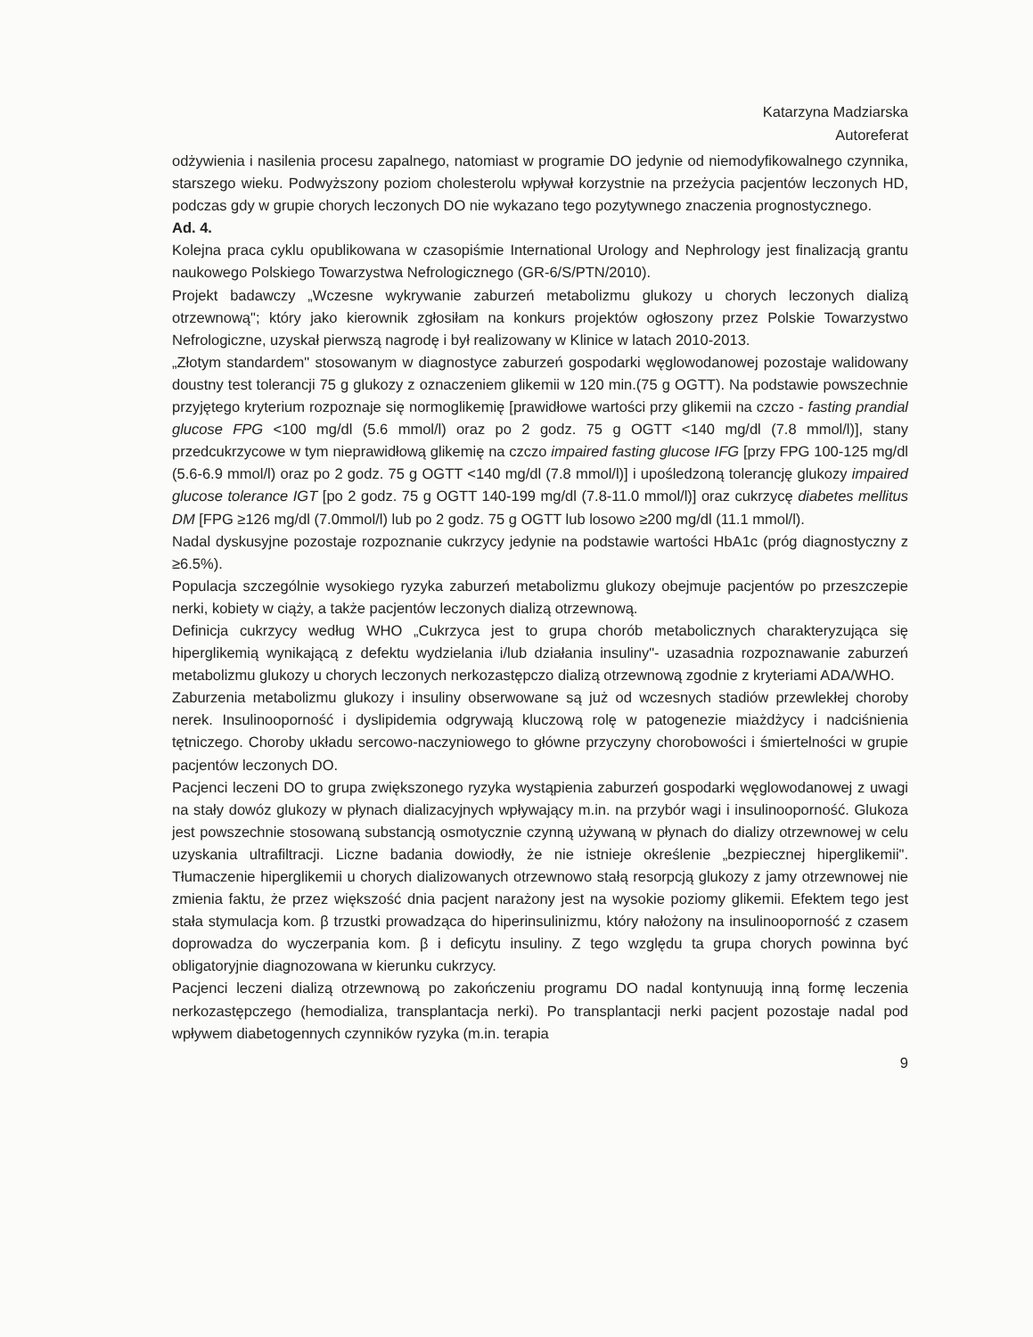Katarzyna Madziarska
Autoreferat
odżywienia i nasilenia procesu zapalnego, natomiast w programie DO jedynie od niemodyfikowalnego czynnika, starszego wieku. Podwyższony poziom cholesterolu wpływał korzystnie na przeżycia pacjentów leczonych HD, podczas gdy w grupie chorych leczonych DO nie wykazano tego pozytywnego znaczenia prognostycznego.
Ad. 4.
Kolejna praca cyklu opublikowana w czasopiśmie International Urology and Nephrology jest finalizacją grantu naukowego Polskiego Towarzystwa Nefrologicznego (GR-6/S/PTN/2010).
Projekt badawczy „Wczesne wykrywanie zaburzeń metabolizmu glukozy u chorych leczonych dializą otrzewnową"; który jako kierownik zgłosiłam na konkurs projektów ogłoszony przez Polskie Towarzystwo Nefrologiczne, uzyskał pierwszą nagrodę i był realizowany w Klinice w latach 2010-2013.
„Złotym standardem" stosowanym w diagnostyce zaburzeń gospodarki węglowodanowej pozostaje walidowany doustny test tolerancji 75 g glukozy z oznaczeniem glikemii w 120 min.(75 g OGTT). Na podstawie powszechnie przyjętego kryterium rozpoznaje się normoglikemię [prawidłowe wartości przy glikemii na czczo - fasting prandial glucose FPG <100 mg/dl (5.6 mmol/l) oraz po 2 godz. 75 g OGTT <140 mg/dl (7.8 mmol/l)], stany przedcukrzycowe w tym nieprawidłową glikemię na czczo impaired fasting glucose IFG [przy FPG 100-125 mg/dl (5.6-6.9 mmol/l) oraz po 2 godz. 75 g OGTT <140 mg/dl (7.8 mmol/l)] i upośledzoną tolerancję glukozy impaired glucose tolerance IGT [po 2 godz. 75 g OGTT 140-199 mg/dl (7.8-11.0 mmol/l)] oraz cukrzycę diabetes mellitus DM [FPG ≥126 mg/dl (7.0mmol/l) lub po 2 godz. 75 g OGTT lub losowo ≥200 mg/dl (11.1 mmol/l).
Nadal dyskusyjne pozostaje rozpoznanie cukrzycy jedynie na podstawie wartości HbA1c (próg diagnostyczny z ≥6.5%).
Populacja szczególnie wysokiego ryzyka zaburzeń metabolizmu glukozy obejmuje pacjentów po przeszczepie nerki, kobiety w ciąży, a także pacjentów leczonych dializą otrzewnową.
Definicja cukrzycy według WHO „Cukrzyca jest to grupa chorób metabolicznych charakteryzująca się hiperglikemią wynikającą z defektu wydzielania i/lub działania insuliny"- uzasadnia rozpoznawanie zaburzeń metabolizmu glukozy u chorych leczonych nerkozastępczo dializą otrzewnową zgodnie z kryteriami ADA/WHO.
Zaburzenia metabolizmu glukozy i insuliny obserwowane są już od wczesnych stadiów przewlekłej choroby nerek. Insulinooporność i dyslipidemia odgrywają kluczową rolę w patogenezie miażdżycy i nadciśnienia tętniczego. Choroby układu sercowo-naczyniowego to główne przyczyny chorobowości i śmiertelności w grupie pacjentów leczonych DO.
Pacjenci leczeni DO to grupa zwiększonego ryzyka wystąpienia zaburzeń gospodarki węglowodanowej z uwagi na stały dowóz glukozy w płynach dializacyjnych wpływający m.in. na przybór wagi i insulinooporność. Glukoza jest powszechnie stosowaną substancją osmotycznie czynną używaną w płynach do dializy otrzewnowej w celu uzyskania ultrafiltracji. Liczne badania dowiodły, że nie istnieje określenie „bezpiecznej hiperglikemii". Tłumaczenie hiperglikemii u chorych dializowanych otrzewnowo stałą resorpcją glukozy z jamy otrzewnowej nie zmienia faktu, że przez większość dnia pacjent narażony jest na wysokie poziomy glikemii. Efektem tego jest stała stymulacja kom. β trzustki prowadząca do hiperinsulinizmu, który nałożony na insulinooporność z czasem doprowadza do wyczerpania kom. β i deficytu insuliny. Z tego względu ta grupa chorych powinna być obligatoryjnie diagnozowana w kierunku cukrzycy.
Pacjenci leczeni dializą otrzewnową po zakończeniu programu DO nadal kontynuują inną formę leczenia nerkozastępczego (hemodializa, transplantacja nerki). Po transplantacji nerki pacjent pozostaje nadal pod wpływem diabetogennych czynników ryzyka (m.in. terapia
9